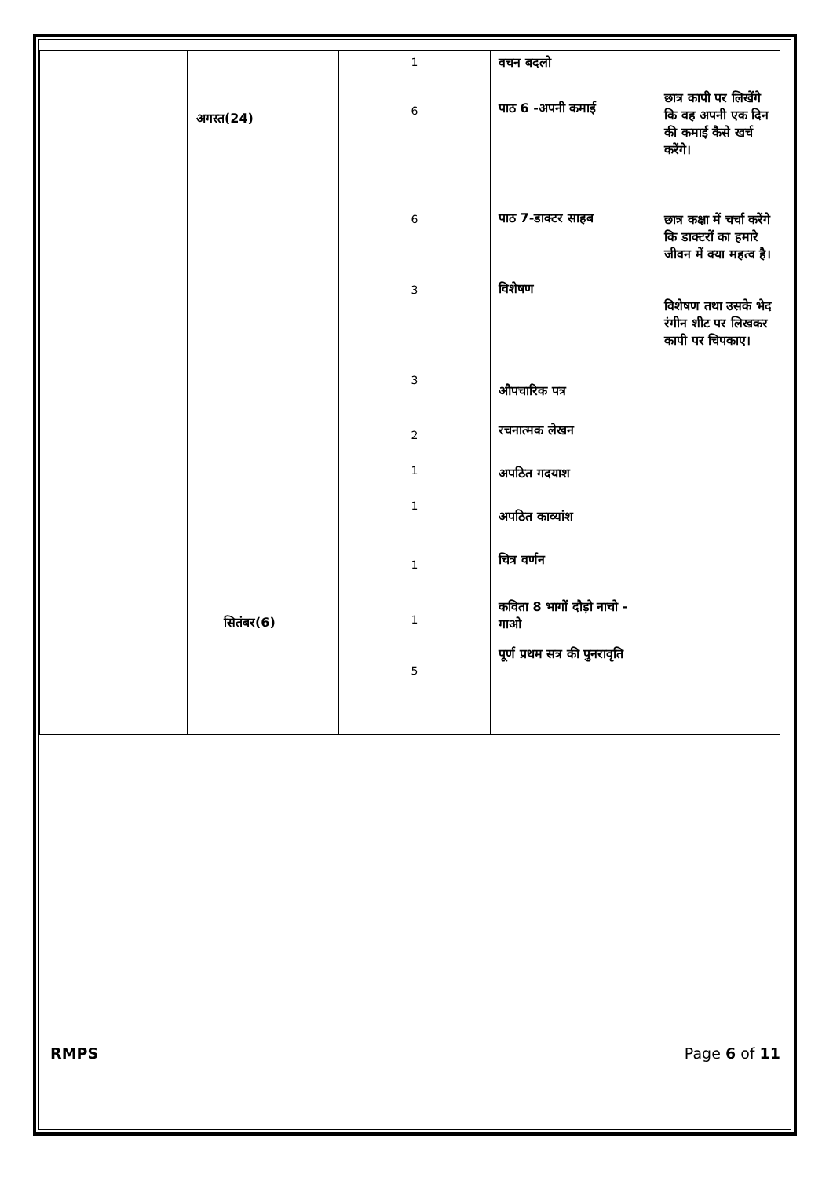| | अगस्त(24) सितंबर(6) | 1 6 6 3 3 2 1 1 1 1 5 | वचन बदलो पाठ 6 -अपनी कमाई पाठ 7-डाक्टर साहब विशेषण औपचारिक पत्र रचनात्मक लेखन अपठित गदयाश अपठित काव्यांश चित्र वर्णन कविता 8 भागों दौड़ो नाचो - गाओ पूर्ण प्रथम सत्र की पुनरावृति | छात्र कापी पर लिखेंगे कि वह अपनी एक दिन की कमाई कैसे खर्च करेंगे। छात्र कक्षा में चर्चा करेंगे कि डाक्टरों का हमारे जीवन में क्या महत्व है। विशेषण तथा उसके भेद रंगीन शीट पर लिखकर कापी पर चिपकाए। |
RMPS Page 6 of 11